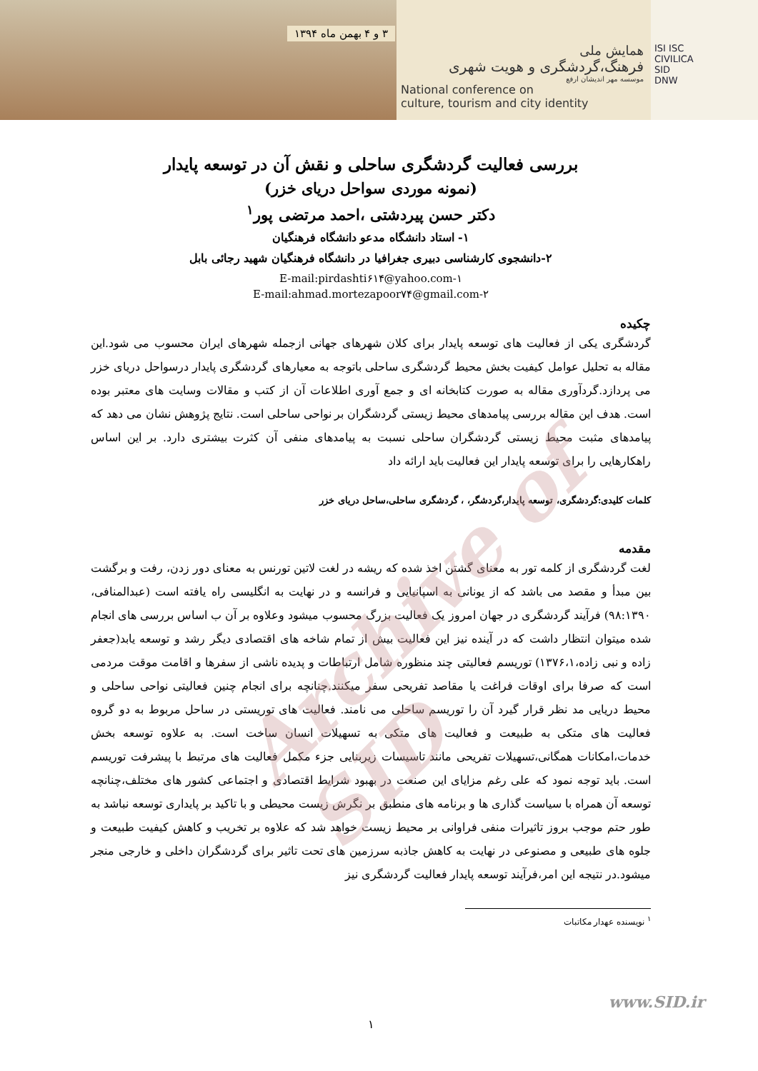۳ و ۴ بهمن ماه ۱۳۹۴
همایش ملی
فرهنگ،گردشگری و هویت شهری
موسسه مهر اندیشان ارفع
National conference on
culture, tourism and city identity
ISI ISC
CIVILICA
SID
DNW
بررسی فعالیت گردشگری ساحلی و نقش آن در توسعه پایدار
(نمونه موردی سواحل دریای خزر)
دکتر حسن پیردشتی ،احمد مرتضی پور<sup>۱</sup>
۱- استاد دانشگاه مدعو دانشگاه فرهنگیان
۲-دانشجوی کارشناسی دبیری جغرافیا در دانشگاه فرهنگیان شهید رجائی بابل
E-mail:pirdashti۶۱۴@yahoo.com-۱
E-mail:ahmad.mortezapoor۷۴@gmail.com-۲
چکیده
گردشگری یکی از فعالیت های توسعه پایدار برای کلان شهرهای جهانی ازجمله شهرهای ایران محسوب می شود.این مقاله به تحلیل عوامل کیفیت بخش محیط گردشگری ساحلی باتوجه به معیارهای گردشگری پایدار درسواحل دریای خزر می پردازد.گردآوری مقاله به صورت کتابخانه ای و جمع آوری اطلاعات آن از کتب و مقالات وسایت های معتبر بوده است. هدف این مقاله بررسی پیامدهای محیط زیستی گردشگران بر نواحی ساحلی است. نتایج پژوهش نشان می دهد که پیامدهای مثبت محیط زیستی گردشگران ساحلی نسبت به پیامدهای منفی آن کثرت بیشتری دارد. بر این اساس راهکارهایی را برای توسعه پایدار این فعالیت باید ارائه داد
کلمات کلیدی:گردشگری، توسعه پایدار،گردشگر، ، گردشگری ساحلی،ساحل دریای خزر
مقدمه
لغت گردشگری از کلمه تور به معنای گشتن اخذ شده که ریشه در لغت لاتین تورنس به معنای دور زدن، رفت و برگشت بین مبدأ و مقصد می باشد که از یونانی به اسپانیایی و فرانسه و در نهایت به انگلیسی راه یافته است (عبدالمنافی، ۹۸:۱۳۹۰) فرآیند گردشگری در جهان امروز یک فعالیت بزرگ محسوب میشود وعلاوه بر آن ب اساس بررسی های انجام شده میتوان انتظار داشت که در آینده نیز این فعالیت بیش از تمام شاخه های اقتصادی دیگر رشد و توسعه یابد(جعفر زاده و نبی زاده،۱۳۷۶،۱) توریسم فعالیتی چند منظوره شامل ارتباطات و پدیده ناشی از سفرها و اقامت موقت مردمی است که صرفا برای اوقات فراغت یا مقاصد تفریحی سفر میکنند.چنانچه برای انجام چنین فعالیتی نواحی ساحلی و محیط دریایی مد نظر قرار گیرد آن را توریسم ساحلی می نامند. فعالیت های توریستی در ساحل مربوط به دو گروه فعالیت های متکی به طبیعت و فعالیت های متکی به تسهیلات انسان ساخت است. به علاوه توسعه بخش خدمات،امکانات همگانی،تسهیلات تفریحی مانند تاسیسات زیربنایی جزء مکمل فعالیت های مرتبط با پیشرفت توریسم است. باید توجه نمود که علی رغم مزایای این صنعت در بهبود شرایط اقتصادی و اجتماعی کشور های مختلف،چنانچه توسعه آن همراه با سیاست گذاری ها و برنامه های منطبق بر نگرش زیست محیطی و با تاکید بر پایداری توسعه نباشد به طور حتم موجب بروز تاثیرات منفی فراوانی بر محیط زیست خواهد شد که علاوه بر تخریب و کاهش کیفیت طبیعت و جلوه های طبیعی و مصنوعی در نهایت به کاهش جاذبه سرزمین های تحت تاثیر برای گردشگران داخلی و خارجی منجر میشود.در نتیجه این امر،فرآیند توسعه پایدار فعالیت گردشگری نیز
<sup>۱</sup> نویسنده عهدار مکاتبات
Archive of SID
www.SID.ir
۱